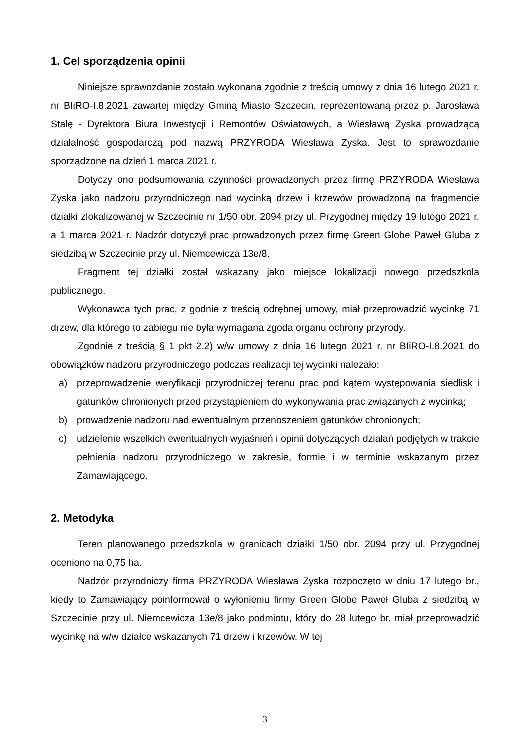1. Cel sporządzenia opinii
Niniejsze sprawozdanie zostało wykonana zgodnie z treścią umowy z dnia 16 lutego 2021 r. nr BIiRO-I.8.2021 zawartej między Gminą Miasto Szczecin, reprezentowaną przez p. Jarosława Stalę - Dyrektora Biura Inwestycji i Remontów Oświatowych, a Wiesławą Zyska prowadzącą działalność gospodarczą pod nazwą PRZYRODA Wiesława Zyska. Jest to sprawozdanie sporządzone na dzień 1 marca 2021 r.
Dotyczy ono podsumowania czynności prowadzonych przez firmę PRZYRODA Wiesława Zyska jako nadzoru przyrodniczego nad wycinką drzew i krzewów prowadzoną na fragmencie działki zlokalizowanej w Szczecinie nr 1/50 obr. 2094 przy ul. Przygodnej między 19 lutego 2021 r. a 1 marca 2021 r. Nadzór dotyczył prac prowadzonych przez firmę Green Globe Paweł Gluba z siedzibą w Szczecinie przy ul. Niemcewicza 13e/8.
Fragment tej działki został wskazany jako miejsce lokalizacji nowego przedszkola publicznego.
Wykonawca tych prac, z godnie z treścią odrębnej umowy, miał przeprowadzić wycinkę 71 drzew, dla którego to zabiegu nie była wymagana zgoda organu ochrony przyrody.
Zgodnie z treścią § 1 pkt 2.2) w/w umowy z dnia 16 lutego 2021 r. nr BIiRO-I.8.2021 do obowiązków nadzoru przyrodniczego podczas realizacji tej wycinki należało:
a) przeprowadzenie weryfikacji przyrodniczej terenu prac pod kątem występowania siedlisk i gatunków chronionych przed przystąpieniem do wykonywania prac związanych z wycinką;
b) prowadzenie nadzoru nad ewentualnym przenoszeniem gatunków chronionych;
c) udzielenie wszelkich ewentualnych wyjaśnień i opinii dotyczących działań podjętych w trakcie pełnienia nadzoru przyrodniczego w zakresie, formie i w terminie wskazanym przez Zamawiającego.
2. Metodyka
Teren planowanego przedszkola w granicach działki 1/50 obr. 2094 przy ul. Przygodnej oceniono na 0,75 ha.
Nadzór przyrodniczy firma PRZYRODA Wiesława Zyska rozpoczęto w dniu 17 lutego br., kiedy to Zamawiający poinformował o wyłonieniu firmy Green Globe Paweł Gluba z siedzibą w Szczecinie przy ul. Niemcewicza 13e/8 jako podmiotu, który do 28 lutego br. miał przeprowadzić wycinkę na w/w działce wskazanych 71 drzew i krzewów. W tej
3